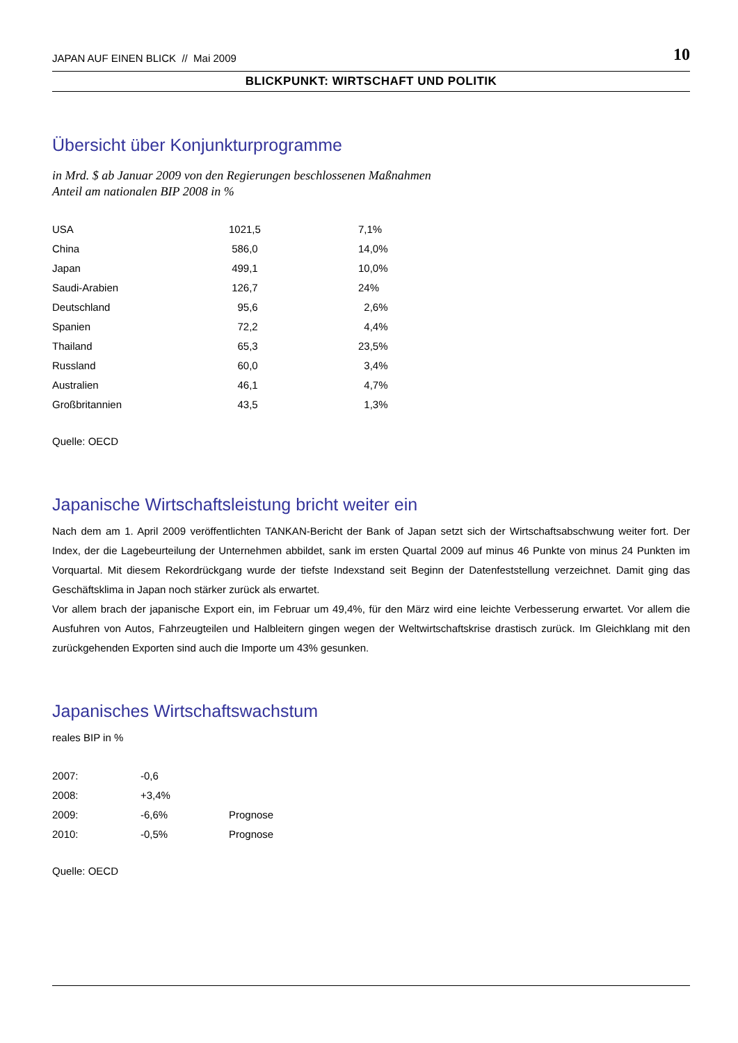JAPAN AUF EINEN BLICK // Mai 2009 10
BLICKPUNKT: WIRTSCHAFT UND POLITIK
Übersicht über Konjunkturprogramme
in Mrd. $ ab Januar 2009 von den Regierungen beschlossenen Maßnahmen
Anteil am nationalen BIP 2008 in %
| USA | 1021,5 | 7,1% |
| China | 586,0 | 14,0% |
| Japan | 499,1 | 10,0% |
| Saudi-Arabien | 126,7 | 24% |
| Deutschland | 95,6 | 2,6% |
| Spanien | 72,2 | 4,4% |
| Thailand | 65,3 | 23,5% |
| Russland | 60,0 | 3,4% |
| Australien | 46,1 | 4,7% |
| Großbritannien | 43,5 | 1,3% |
Quelle: OECD
Japanische Wirtschaftsleistung bricht weiter ein
Nach dem am 1. April 2009 veröffentlichten TANKAN-Bericht der Bank of Japan setzt sich der Wirtschaftsabschwung weiter fort. Der Index, der die Lagebeurteilung der Unternehmen abbildet, sank im ersten Quartal 2009 auf minus 46 Punkte von minus 24 Punkten im Vorquartal. Mit diesem Rekordrückgang wurde der tiefste Indexstand seit Beginn der Datenfeststellung verzeichnet. Damit ging das Geschäftsklima in Japan noch stärker zurück als erwartet.
Vor allem brach der japanische Export ein, im Februar um 49,4%, für den März wird eine leichte Verbesserung erwartet. Vor allem die Ausfuhren von Autos, Fahrzeugteilen und Halbleitern gingen wegen der Weltwirtschaftskrise drastisch zurück. Im Gleichklang mit den zurückgehenden Exporten sind auch die Importe um 43% gesunken.
Japanisches Wirtschaftswachstum
reales BIP in %
| 2007: | -0,6 | |
| 2008: | +3,4% | |
| 2009: | -6,6% | Prognose |
| 2010: | -0,5% | Prognose |
Quelle: OECD